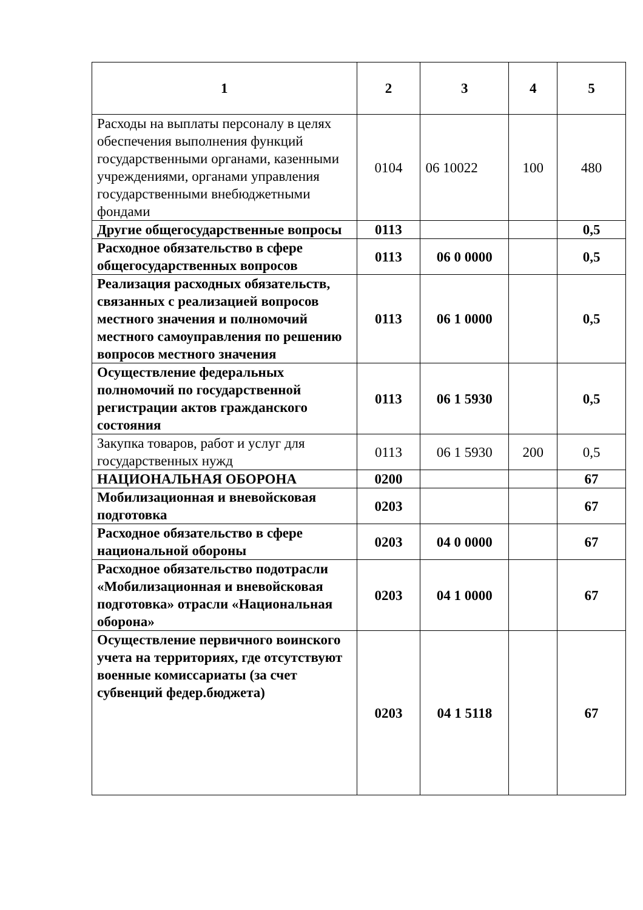| 1 | 2 | 3 | 4 | 5 |
| --- | --- | --- | --- | --- |
| Расходы на выплаты персоналу в целях обеспечения выполнения функций государственными органами, казенными учреждениями, органами управления государственными внебюджетными фондами | 0104 | 06 10022 | 100 | 480 |
| Другие общегосударственные вопросы | 0113 | | | 0,5 |
| Расходное обязательство в сфере общегосударственных вопросов | 0113 | 06 0 0000 | | 0,5 |
| Реализация расходных обязательств, связанных с реализацией вопросов местного значения и полномочий местного самоуправления по решению вопросов местного значения | 0113 | 06 1 0000 | | 0,5 |
| Осуществление федеральных полномочий по государственной регистрации актов гражданского состояния | 0113 | 06 1 5930 | | 0,5 |
| Закупка товаров, работ и услуг для государственных нужд | 0113 | 06 1 5930 | 200 | 0,5 |
| НАЦИОНАЛЬНАЯ ОБОРОНА | 0200 | | | 67 |
| Мобилизационная и вневойсковая подготовка | 0203 | | | 67 |
| Расходное обязательство в сфере национальной обороны | 0203 | 04 0 0000 | | 67 |
| Расходное обязательство подотрасли «Мобилизационная и вневойсковая подготовка» отрасли «Национальная оборона» | 0203 | 04 1 0000 | | 67 |
| Осуществление первичного воинского учета на территориях, где отсутствуют военные комиссариаты (за счет субвенций федер.бюджета) | 0203 | 04 1 5118 | | 67 |